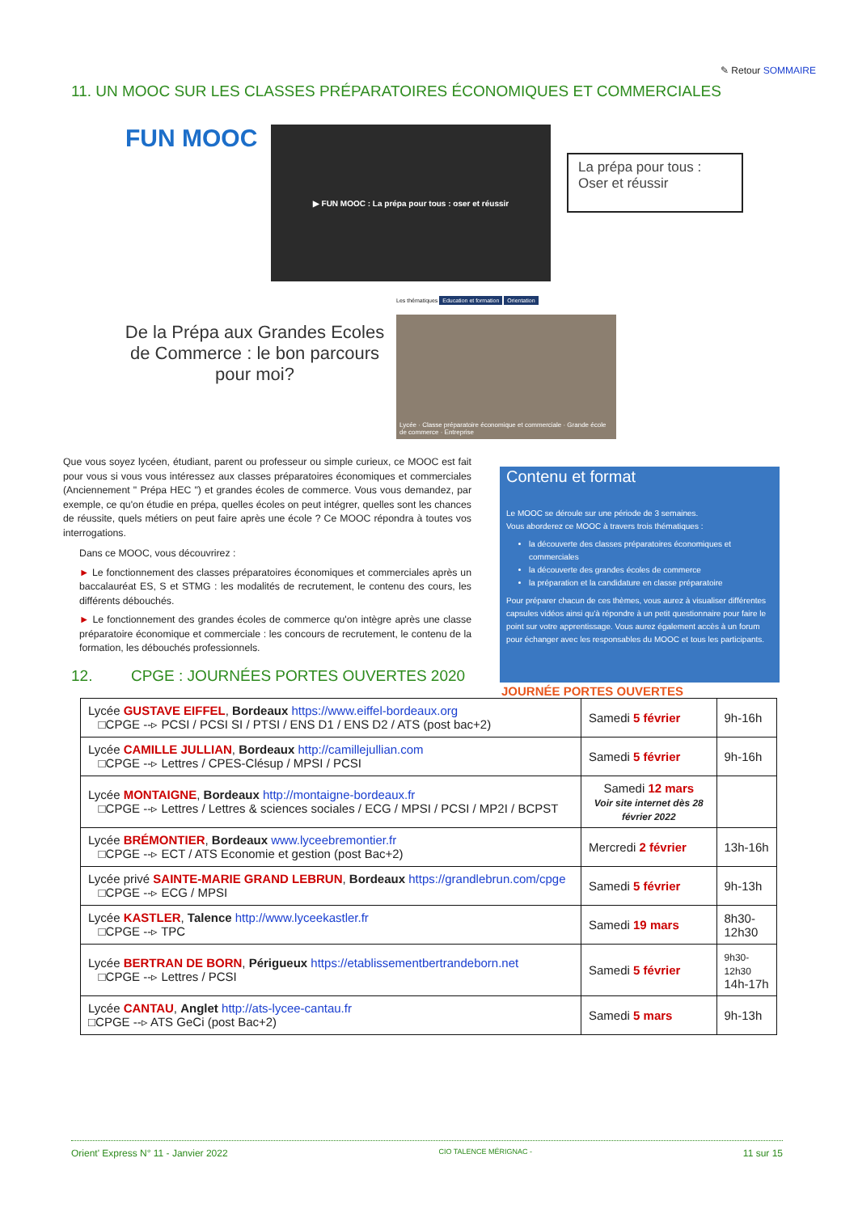✎ Retour SOMMAIRE
11. UN MOOC SUR LES CLASSES PRÉPARATOIRES ÉCONOMIQUES ET COMMERCIALES
FUN MOOC
▶ FUN MOOC : La prépa pour tous : oser et réussir
La prépa pour tous :
Oser et réussir
De la Prépa aux Grandes Ecoles de Commerce : le bon parcours pour moi?
Les thématiques Education et formation Orientation
Lycée · Classe préparatoire économique et commerciale · Grande école de commerce · Entreprise
Que vous soyez lycéen, étudiant, parent ou professeur ou simple curieux, ce MOOC est fait pour vous si vous vous intéressez aux classes préparatoires économiques et commerciales (Anciennement " Prépa HEC ") et grandes écoles de commerce. Vous vous demandez, par exemple, ce qu'on étudie en prépa, quelles écoles on peut intégrer, quelles sont les chances de réussite, quels métiers on peut faire après une école ? Ce MOOC répondra à toutes vos interrogations.
Dans ce MOOC, vous découvrirez :
► Le fonctionnement des classes préparatoires économiques et commerciales après un baccalauréat ES, S et STMG : les modalités de recrutement, le contenu des cours, les différents débouchés.
► Le fonctionnement des grandes écoles de commerce qu'on intègre après une classe préparatoire économique et commerciale : les concours de recrutement, le contenu de la formation, les débouchés professionnels.
12. CPGE : JOURNÉES PORTES OUVERTES 2020
Contenu et format
Le MOOC se déroule sur une période de 3 semaines.
Vous aborderez ce MOOC à travers trois thématiques :
la découverte des classes préparatoires économiques et commerciales
la découverte des grandes écoles de commerce
la préparation et la candidature en classe préparatoire
Pour préparer chacun de ces thèmes, vous aurez à visualiser différentes capsules vidéos ainsi qu'à répondre à un petit questionnaire pour faire le point sur votre apprentissage. Vous aurez également accès à un forum pour échanger avec les responsables du MOOC et tous les participants.
JOURNÉE PORTES OUVERTES
| Lycée GUSTAVE EIFFEL , Bordeaux https://www.eiffel-bordeaux.org □CPGE --▹ PCSI / PCSI SI / PTSI / ENS D1 / ENS D2 / ATS (post bac+2) | Samedi 5 février | 9h-16h |
| Lycée CAMILLE JULLIAN , Bordeaux http://camillejullian.com □CPGE --▹ Lettres / CPES-Clésup / MPSI / PCSI | Samedi 5 février | 9h-16h |
| Lycée MONTAIGNE , Bordeaux http://montaigne-bordeaux.fr □CPGE --▹ Lettres / Lettres & sciences sociales / ECG / MPSI / PCSI / MP2I / BCPST | Samedi 12 mars Voir site internet dès 28 février 2022 | |
| Lycée BRÉMONTIER , Bordeaux www.lyceebremontier.fr □CPGE --▹ ECT / ATS Economie et gestion (post Bac+2) | Mercredi 2 février | 13h-16h |
| Lycée privé SAINTE-MARIE GRAND LEBRUN , Bordeaux https://grandlebrun.com/cpge □CPGE --▹ ECG / MPSI | Samedi 5 février | 9h-13h |
| Lycée KASTLER , Talence http://www.lyceekastler.fr □CPGE --▹ TPC | Samedi 19 mars | 8h30- 12h30 |
| Lycée BERTRAN DE BORN , Périgueux https://etablissementbertrandeborn.net □CPGE --▹ Lettres / PCSI | Samedi 5 février | 9h30-12h30 14h-17h |
| Lycée CANTAU , Anglet http://ats-lycee-cantau.fr □CPGE --▹ ATS GeCi (post Bac+2) | Samedi 5 mars | 9h-13h |
Orient' Express N° 11 - Janvier 2022 CIO TALENCE MÉRIGNAC - 11 sur 15